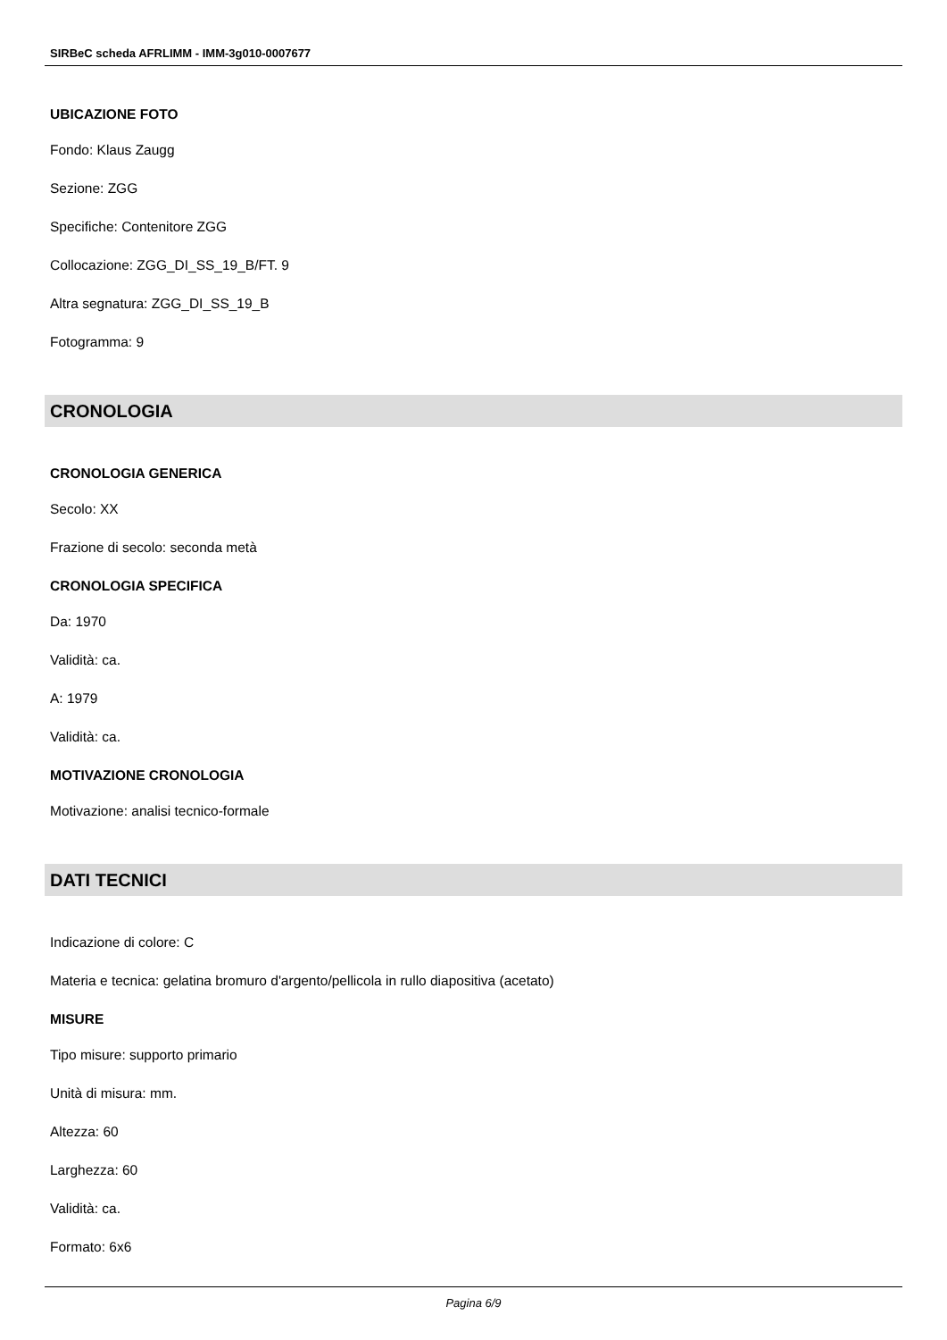SIRBeC scheda AFRLIMM - IMM-3g010-0007677
UBICAZIONE FOTO
Fondo: Klaus Zaugg
Sezione: ZGG
Specifiche: Contenitore ZGG
Collocazione: ZGG_DI_SS_19_B/FT. 9
Altra segnatura: ZGG_DI_SS_19_B
Fotogramma: 9
CRONOLOGIA
CRONOLOGIA GENERICA
Secolo: XX
Frazione di secolo: seconda metà
CRONOLOGIA SPECIFICA
Da: 1970
Validità: ca.
A: 1979
Validità: ca.
MOTIVAZIONE CRONOLOGIA
Motivazione: analisi tecnico-formale
DATI TECNICI
Indicazione di colore: C
Materia e tecnica: gelatina bromuro d'argento/pellicola in rullo diapositiva (acetato)
MISURE
Tipo misure: supporto primario
Unità di misura: mm.
Altezza: 60
Larghezza: 60
Validità: ca.
Formato: 6x6
Pagina 6/9